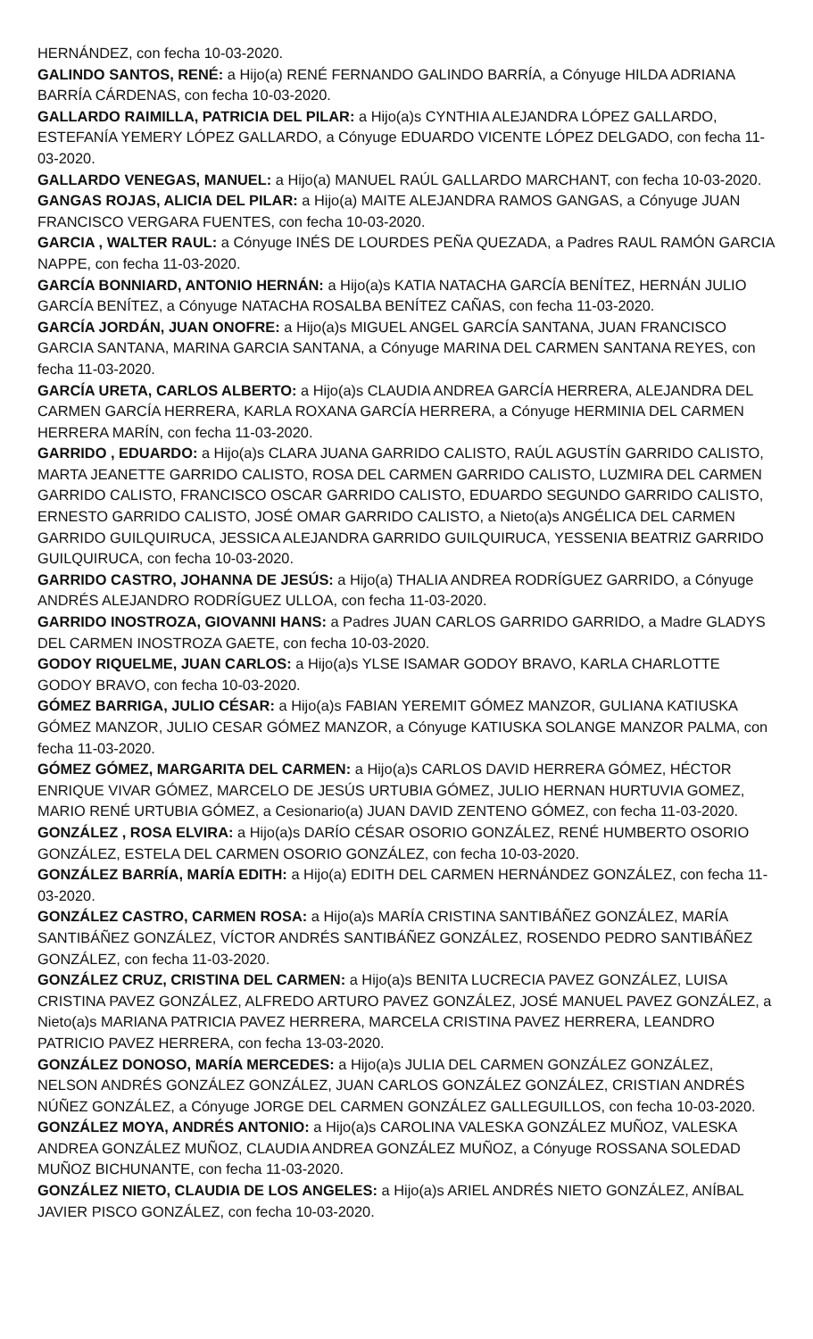HERNÁNDEZ, con fecha 10-03-2020.
GALINDO SANTOS, RENÉ: a Hijo(a) RENÉ FERNANDO GALINDO BARRÍA, a Cónyuge HILDA ADRIANA BARRÍA CÁRDENAS, con fecha 10-03-2020.
GALLARDO RAIMILLA, PATRICIA DEL PILAR: a Hijo(a)s CYNTHIA ALEJANDRA LÓPEZ GALLARDO, ESTEFANÍA YEMERY LÓPEZ GALLARDO, a Cónyuge EDUARDO VICENTE LÓPEZ DELGADO, con fecha 11-03-2020.
GALLARDO VENEGAS, MANUEL: a Hijo(a) MANUEL RAÚL GALLARDO MARCHANT, con fecha 10-03-2020.
GANGAS ROJAS, ALICIA DEL PILAR: a Hijo(a) MAITE ALEJANDRA RAMOS GANGAS, a Cónyuge JUAN FRANCISCO VERGARA FUENTES, con fecha 10-03-2020.
GARCIA , WALTER RAUL: a Cónyuge INÉS DE LOURDES PEÑA QUEZADA, a Padres RAUL RAMÓN GARCIA NAPPE, con fecha 11-03-2020.
GARCÍA BONNIARD, ANTONIO HERNÁN: a Hijo(a)s KATIA NATACHA GARCÍA BENÍTEZ, HERNÁN JULIO GARCÍA BENÍTEZ, a Cónyuge NATACHA ROSALBA BENÍTEZ CAÑAS, con fecha 11-03-2020.
GARCÍA JORDÁN, JUAN ONOFRE: a Hijo(a)s MIGUEL ANGEL GARCÍA SANTANA, JUAN FRANCISCO GARCIA SANTANA, MARINA GARCIA SANTANA, a Cónyuge MARINA DEL CARMEN SANTANA REYES, con fecha 11-03-2020.
GARCÍA URETA, CARLOS ALBERTO: a Hijo(a)s CLAUDIA ANDREA GARCÍA HERRERA, ALEJANDRA DEL CARMEN GARCÍA HERRERA, KARLA ROXANA GARCÍA HERRERA, a Cónyuge HERMINIA DEL CARMEN HERRERA MARÍN, con fecha 11-03-2020.
GARRIDO , EDUARDO: a Hijo(a)s CLARA JUANA GARRIDO CALISTO, RAÚL AGUSTÍN GARRIDO CALISTO, MARTA JEANETTE GARRIDO CALISTO, ROSA DEL CARMEN GARRIDO CALISTO, LUZMIRA DEL CARMEN GARRIDO CALISTO, FRANCISCO OSCAR GARRIDO CALISTO, EDUARDO SEGUNDO GARRIDO CALISTO, ERNESTO GARRIDO CALISTO, JOSÉ OMAR GARRIDO CALISTO, a Nieto(a)s ANGÉLICA DEL CARMEN GARRIDO GUILQUIRUCA, JESSICA ALEJANDRA GARRIDO GUILQUIRUCA, YESSENIA BEATRIZ GARRIDO GUILQUIRUCA, con fecha 10-03-2020.
GARRIDO CASTRO, JOHANNA DE JESÚS: a Hijo(a) THALIA ANDREA RODRÍGUEZ GARRIDO, a Cónyuge ANDRÉS ALEJANDRO RODRÍGUEZ ULLOA, con fecha 11-03-2020.
GARRIDO INOSTROZA, GIOVANNI HANS: a Padres JUAN CARLOS GARRIDO GARRIDO, a Madre GLADYS DEL CARMEN INOSTROZA GAETE, con fecha 10-03-2020.
GODOY RIQUELME, JUAN CARLOS: a Hijo(a)s YLSE ISAMAR GODOY BRAVO, KARLA CHARLOTTE GODOY BRAVO, con fecha 10-03-2020.
GÓMEZ BARRIGA, JULIO CÉSAR: a Hijo(a)s FABIAN YEREMIT GÓMEZ MANZOR, GULIANA KATIUSKA GÓMEZ MANZOR, JULIO CESAR GÓMEZ MANZOR, a Cónyuge KATIUSKA SOLANGE MANZOR PALMA, con fecha 11-03-2020.
GÓMEZ GÓMEZ, MARGARITA DEL CARMEN: a Hijo(a)s CARLOS DAVID HERRERA GÓMEZ, HÉCTOR ENRIQUE VIVAR GÓMEZ, MARCELO DE JESÚS URTUBIA GÓMEZ, JULIO HERNAN HURTUVIA GOMEZ, MARIO RENÉ URTUBIA GÓMEZ, a Cesionario(a) JUAN DAVID ZENTENO GÓMEZ, con fecha 11-03-2020.
GONZÁLEZ , ROSA ELVIRA: a Hijo(a)s DARÍO CÉSAR OSORIO GONZÁLEZ, RENÉ HUMBERTO OSORIO GONZÁLEZ, ESTELA DEL CARMEN OSORIO GONZÁLEZ, con fecha 10-03-2020.
GONZÁLEZ BARRÍA, MARÍA EDITH: a Hijo(a) EDITH DEL CARMEN HERNÁNDEZ GONZÁLEZ, con fecha 11-03-2020.
GONZÁLEZ CASTRO, CARMEN ROSA: a Hijo(a)s MARÍA CRISTINA SANTIBÁÑEZ GONZÁLEZ, MARÍA SANTIBÁÑEZ GONZÁLEZ, VÍCTOR ANDRÉS SANTIBÁÑEZ GONZÁLEZ, ROSENDO PEDRO SANTIBÁÑEZ GONZÁLEZ, con fecha 11-03-2020.
GONZÁLEZ CRUZ, CRISTINA DEL CARMEN: a Hijo(a)s BENITA LUCRECIA PAVEZ GONZÁLEZ, LUISA CRISTINA PAVEZ GONZÁLEZ, ALFREDO ARTURO PAVEZ GONZÁLEZ, JOSÉ MANUEL PAVEZ GONZÁLEZ, a Nieto(a)s MARIANA PATRICIA PAVEZ HERRERA, MARCELA CRISTINA PAVEZ HERRERA, LEANDRO PATRICIO PAVEZ HERRERA, con fecha 13-03-2020.
GONZÁLEZ DONOSO, MARÍA MERCEDES: a Hijo(a)s JULIA DEL CARMEN GONZÁLEZ GONZÁLEZ, NELSON ANDRÉS GONZÁLEZ GONZÁLEZ, JUAN CARLOS GONZÁLEZ GONZÁLEZ, CRISTIAN ANDRÉS NÚÑEZ GONZÁLEZ, a Cónyuge JORGE DEL CARMEN GONZÁLEZ GALLEGUILLOS, con fecha 10-03-2020.
GONZÁLEZ MOYA, ANDRÉS ANTONIO: a Hijo(a)s CAROLINA VALESKA GONZÁLEZ MUÑOZ, VALESKA ANDREA GONZÁLEZ MUÑOZ, CLAUDIA ANDREA GONZÁLEZ MUÑOZ, a Cónyuge ROSSANA SOLEDAD MUÑOZ BICHUNANTE, con fecha 11-03-2020.
GONZÁLEZ NIETO, CLAUDIA DE LOS ANGELES: a Hijo(a)s ARIEL ANDRÉS NIETO GONZÁLEZ, ANÍBAL JAVIER PISCO GONZÁLEZ, con fecha 10-03-2020.